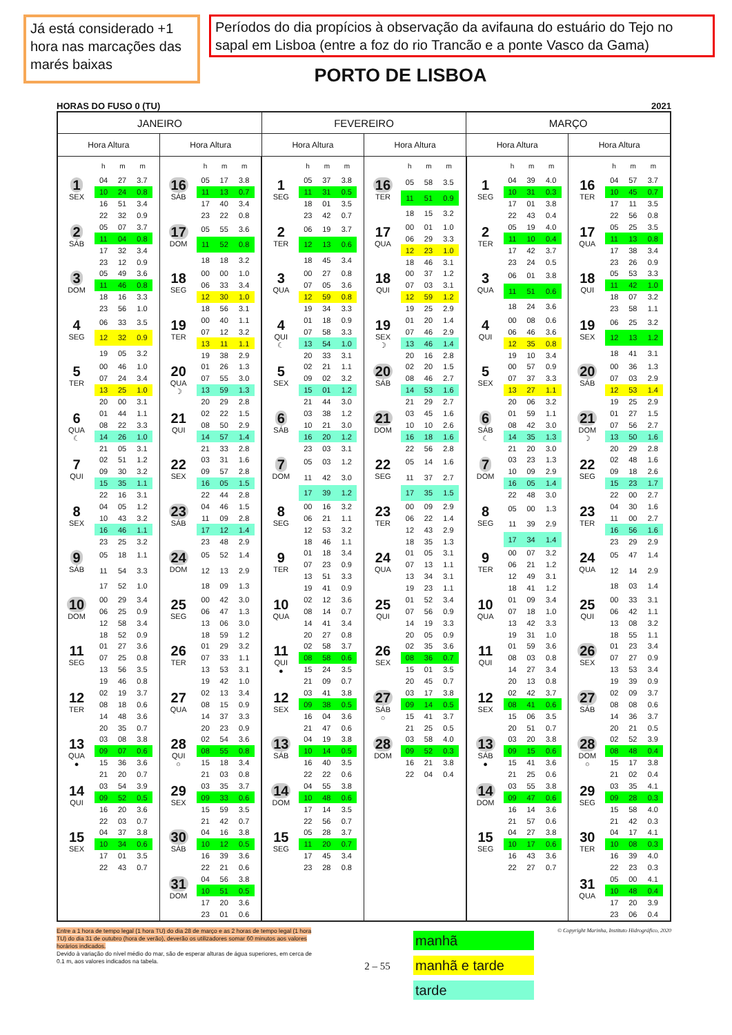Já está considerado +1 hora nas marcações das marés baixas
Períodos do dia propícios à observação da avifauna do estuário do Tejo no sapal em Lisboa (entre a foz do rio Trancão e a ponte Vasco da Gama)
PORTO DE LISBOA
HORAS DO FUSO 0 (TU) 2021
| JANEIRO | | FEVEREIRO | | MARÇO | |
| --- | --- | --- | --- | --- | --- |
| Hora Altura | Hora Altura | Hora Altura | Hora Altura | Hora Altura | Hora Altura |
| h m m 1 SEX / 04 / 27 / 3.7 / / 10 / 24 / 0.8 / / 16 / 51 / 3.4 / / 22 / 32 / 0.9 / 2 SÁB / 05 / 07 / 3.7 / / 11 / 04 / 0.8 / / 17 / 32 / 3.4 / / 23 / 12 / 0.9 / 3 DOM / 05 / 49 / 3.6 / / 11 / 46 / 0.8 / / 18 / 16 / 3.3 / / 23 / 56 / 1.0 / 4 SEG / 06 / 33 / 3.5 / / 12 / 32 / 0.9 / / 19 / 05 / 3.2 / 5 TER / 00 / 46 / 1.0 / / 07 / 24 / 3.4 / / 13 / 25 / 1.0 / / 20 / 00 / 3.1 / 6 QUA ☾ / 01 / 44 / 1.1 / / 08 / 22 / 3.3 / / 14 / 26 / 1.0 / / 21 / 05 / 3.1 / 7 QUI / 02 / 51 / 1.2 / / 09 / 30 / 3.2 / / 15 / 35 / 1.1 / / 22 / 16 / 3.1 / 8 SEX / 04 / 05 / 1.2 / / 10 / 43 / 3.2 / / 16 / 46 / 1.1 / / 23 / 25 / 3.2 / 9 SÁB / 05 / 18 / 1.1 / / 11 / 54 / 3.3 / / 17 / 52 / 1.0 / 10 DOM / 00 / 29 / 3.4 / / 06 / 25 / 0.9 / / 12 / 58 / 3.4 / / 18 / 52 / 0.9 / 11 SEG / 01 / 27 / 3.6 / / 07 / 25 / 0.8 / / 13 / 56 / 3.5 / / 19 / 46 / 0.8 / 12 TER / 02 / 19 / 3.7 / / 08 / 18 / 0.6 / / 14 / 48 / 3.6 / / 20 / 35 / 0.7 / 13 QUA ● / 03 / 08 / 3.8 / / 09 / 07 / 0.6 / / 15 / 36 / 3.6 / / 21 / 20 / 0.7 / 14 QUI / 03 / 54 / 3.9 / / 09 / 52 / 0.5 / / 16 / 20 / 3.6 / / 22 / 03 / 0.7 / 15 SEX / 04 / 37 / 3.8 / / 10 / 34 / 0.6 / / 17 / 01 / 3.5 / / 22 / 43 / 0.7 / | h m m 16 SÁB / 05 / 17 / 3.8 / / 11 / 13 / 0.7 / / 17 / 40 / 3.4 / / 23 / 22 / 0.8 / 17 DOM / 05 / 55 / 3.6 / / 11 / 52 / 0.8 / / 18 / 18 / 3.2 / 18 SEG / 00 / 00 / 1.0 / / 06 / 33 / 3.4 / / 12 / 30 / 1.0 / / 18 / 56 / 3.1 / 19 TER / 00 / 40 / 1.1 / / 07 / 12 / 3.2 / / 13 / 11 / 1.1 / / 19 / 38 / 2.9 / 20 QUA ☽ / 01 / 26 / 1.3 / / 07 / 55 / 3.0 / / 13 / 59 / 1.3 / / 20 / 29 / 2.8 / 21 QUI / 02 / 22 / 1.5 / / 08 / 50 / 2.9 / / 14 / 57 / 1.4 / / 21 / 33 / 2.8 / 22 SEX / 03 / 31 / 1.6 / / 09 / 57 / 2.8 / / 16 / 05 / 1.5 / / 22 / 44 / 2.8 / 23 SÁB / 04 / 46 / 1.5 / / 11 / 09 / 2.8 / / 17 / 12 / 1.4 / / 23 / 48 / 2.9 / 24 DOM / 05 / 52 / 1.4 / / 12 / 13 / 2.9 / / 18 / 09 / 1.3 / 25 SEG / 00 / 42 / 3.0 / / 06 / 47 / 1.3 / / 13 / 06 / 3.0 / / 18 / 59 / 1.2 / 26 TER / 01 / 29 / 3.2 / / 07 / 33 / 1.1 / / 13 / 53 / 3.1 / / 19 / 42 / 1.0 / 27 QUA / 02 / 13 / 3.4 / / 08 / 15 / 0.9 / / 14 / 37 / 3.3 / / 20 / 23 / 0.9 / 28 QUI ○ / 02 / 54 / 3.6 / / 08 / 55 / 0.8 / / 15 / 18 / 3.4 / / 21 / 03 / 0.8 / 29 SEX / 03 / 35 / 3.7 / / 09 / 33 / 0.6 / / 15 / 59 / 3.5 / / 21 / 42 / 0.7 / 30 SÁB / 04 / 16 / 3.8 / / 10 / 12 / 0.5 / / 16 / 39 / 3.6 / / 22 / 21 / 0.6 / 31 DOM / 04 / 56 / 3.8 / / 10 / 51 / 0.5 / / 17 / 20 / 3.6 / / 23 / 01 / 0.6 / | h m m 1 SEG / 05 / 37 / 3.8 / / 11 / 31 / 0.5 / / 18 / 01 / 3.5 / / 23 / 42 / 0.7 / 2 TER / 06 / 19 / 3.7 / / 12 / 13 / 0.6 / / 18 / 45 / 3.4 / 3 QUA / 00 / 27 / 0.8 / / 07 / 05 / 3.6 / / 12 / 59 / 0.8 / / 19 / 34 / 3.3 / 4 QUI ☾ / 01 / 18 / 0.9 / / 07 / 58 / 3.3 / / 13 / 54 / 1.0 / / 20 / 33 / 3.1 / 5 SEX / 02 / 21 / 1.1 / / 09 / 02 / 3.2 / / 15 / 01 / 1.2 / / 21 / 44 / 3.0 / 6 SÁB / 03 / 38 / 1.2 / / 10 / 21 / 3.0 / / 16 / 20 / 1.2 / / 23 / 03 / 3.1 / 7 DOM / 05 / 03 / 1.2 / / 11 / 42 / 3.0 / / 17 / 39 / 1.2 / 8 SEG / 00 / 16 / 3.2 / / 06 / 21 / 1.1 / / 12 / 53 / 3.2 / / 18 / 46 / 1.1 / 9 TER / 01 / 18 / 3.4 / / 07 / 23 / 0.9 / / 13 / 51 / 3.3 / / 19 / 41 / 0.9 / 10 QUA / 02 / 12 / 3.6 / / 08 / 14 / 0.7 / / 14 / 41 / 3.4 / / 20 / 27 / 0.8 / 11 QUI ● / 02 / 58 / 3.7 / / 08 / 58 / 0.6 / / 15 / 24 / 3.5 / / 21 / 09 / 0.7 / 12 SEX / 03 / 41 / 3.8 / / 09 / 38 / 0.5 / / 16 / 04 / 3.6 / / 21 / 47 / 0.6 / 13 SÁB / 04 / 19 / 3.8 / / 10 / 14 / 0.5 / / 16 / 40 / 3.5 / / 22 / 22 / 0.6 / 14 DOM / 04 / 55 / 3.8 / / 10 / 48 / 0.6 / / 17 / 14 / 3.5 / / 22 / 56 / 0.7 / 15 SEG / 05 / 28 / 3.7 / / 11 / 20 / 0.7 / / 17 / 45 / 3.4 / / 23 / 28 / 0.8 / | h m m 16 TER / 05 / 58 / 3.5 / / 11 / 51 / 0.9 / / 18 / 15 / 3.2 / 17 QUA / 00 / 01 / 1.0 / / 06 / 29 / 3.3 / / 12 / 23 / 1.0 / / 18 / 46 / 3.1 / 18 QUI / 00 / 37 / 1.2 / / 07 / 03 / 3.1 / / 12 / 59 / 1.2 / / 19 / 25 / 2.9 / 19 SEX ☽ / 01 / 20 / 1.4 / / 07 / 46 / 2.9 / / 13 / 46 / 1.4 / / 20 / 16 / 2.8 / 20 SÁB / 02 / 20 / 1.5 / / 08 / 46 / 2.7 / / 14 / 53 / 1.6 / / 21 / 29 / 2.7 / 21 DOM / 03 / 45 / 1.6 / / 10 / 10 / 2.6 / / 16 / 18 / 1.6 / / 22 / 56 / 2.8 / 22 SEG / 05 / 14 / 1.6 / / 11 / 37 / 2.7 / / 17 / 35 / 1.5 / 23 TER / 00 / 09 / 2.9 / / 06 / 22 / 1.4 / / 12 / 43 / 2.9 / / 18 / 35 / 1.3 / 24 QUA / 01 / 05 / 3.1 / / 07 / 13 / 1.1 / / 13 / 34 / 3.1 / / 19 / 23 / 1.1 / 25 QUI / 01 / 52 / 3.4 / / 07 / 56 / 0.9 / / 14 / 19 / 3.3 / / 20 / 05 / 0.9 / 26 SEX / 02 / 35 / 3.6 / / 08 / 36 / 0.7 / / 15 / 01 / 3.5 / / 20 / 45 / 0.7 / 27 SÁB ○ / 03 / 17 / 3.8 / / 09 / 14 / 0.5 / / 15 / 41 / 3.7 / / 21 / 25 / 0.5 / 28 DOM / 03 / 58 / 4.0 / / 09 / 52 / 0.3 / / 16 / 21 / 3.8 / / 22 / 04 / 0.4 / | h m m 1 SEG / 04 / 39 / 4.0 / / 10 / 31 / 0.3 / / 17 / 01 / 3.8 / / 22 / 43 / 0.4 / 2 TER / 05 / 19 / 4.0 / / 11 / 10 / 0.4 / / 17 / 42 / 3.7 / / 23 / 24 / 0.5 / 3 QUA / 06 / 01 / 3.8 / / 11 / 51 / 0.6 / / 18 / 24 / 3.6 / 4 QUI / 00 / 08 / 0.6 / / 06 / 46 / 3.6 / / 12 / 35 / 0.8 / / 19 / 10 / 3.4 / 5 SEX / 00 / 57 / 0.9 / / 07 / 37 / 3.3 / / 13 / 27 / 1.1 / / 20 / 06 / 3.2 / 6 SÁB ☾ / 01 / 59 / 1.1 / / 08 / 42 / 3.0 / / 14 / 35 / 1.3 / / 21 / 20 / 3.0 / 7 DOM / 03 / 23 / 1.3 / / 10 / 09 / 2.9 / / 16 / 05 / 1.4 / / 22 / 48 / 3.0 / 8 SEG / 05 / 00 / 1.3 / / 11 / 39 / 2.9 / / 17 / 34 / 1.4 / 9 TER / 00 / 07 / 3.2 / / 06 / 21 / 1.2 / / 12 / 49 / 3.1 / / 18 / 41 / 1.2 / 10 QUA / 01 / 09 / 3.4 / / 07 / 18 / 1.0 / / 13 / 42 / 3.3 / / 19 / 31 / 1.0 / 11 QUI / 01 / 59 / 3.6 / / 08 / 03 / 0.8 / / 14 / 27 / 3.4 / / 20 / 13 / 0.8 / 12 SEX / 02 / 42 / 3.7 / / 08 / 41 / 0.6 / / 15 / 06 / 3.5 / / 20 / 51 / 0.7 / 13 SÁB ● / 03 / 20 / 3.8 / / 09 / 15 / 0.6 / / 15 / 41 / 3.6 / / 21 / 25 / 0.6 / 14 DOM / 03 / 55 / 3.8 / / 09 / 47 / 0.6 / / 16 / 14 / 3.6 / / 21 / 57 / 0.6 / 15 SEG / 04 / 27 / 3.8 / / 10 / 17 / 0.6 / / 16 / 43 / 3.6 / / 22 / 27 / 0.7 / | h m m 16 TER / 04 / 57 / 3.7 / / 10 / 45 / 0.7 / / 17 / 11 / 3.5 / / 22 / 56 / 0.8 / 17 QUA / 05 / 25 / 3.5 / / 11 / 13 / 0.8 / / 17 / 38 / 3.4 / / 23 / 26 / 0.9 / 18 QUI / 05 / 53 / 3.3 / / 11 / 42 / 1.0 / / 18 / 07 / 3.2 / / 23 / 58 / 1.1 / 19 SEX / 06 / 25 / 3.2 / / 12 / 13 / 1.2 / / 18 / 41 / 3.1 / 20 SÁB / 00 / 36 / 1.3 / / 07 / 03 / 2.9 / / 12 / 53 / 1.4 / / 19 / 25 / 2.9 / 21 DOM ☽ / 01 / 27 / 1.5 / / 07 / 56 / 2.7 / / 13 / 50 / 1.6 / / 20 / 29 / 2.8 / 22 SEG / 02 / 48 / 1.6 / / 09 / 18 / 2.6 / / 15 / 23 / 1.7 / / 22 / 00 / 2.7 / 23 TER / 04 / 30 / 1.6 / / 11 / 00 / 2.7 / / 16 / 56 / 1.6 / / 23 / 29 / 2.9 / 24 QUA / 05 / 47 / 1.4 / / 12 / 14 / 2.9 / / 18 / 03 / 1.4 / 25 QUI / 00 / 33 / 3.1 / / 06 / 42 / 1.1 / / 13 / 08 / 3.2 / / 18 / 55 / 1.1 / 26 SEX / 01 / 23 / 3.4 / / 07 / 27 / 0.9 / / 13 / 53 / 3.4 / / 19 / 39 / 0.9 / 27 SÁB / 02 / 09 / 3.7 / / 08 / 08 / 0.6 / / 14 / 36 / 3.7 / / 20 / 21 / 0.5 / 28 DOM ○ / 02 / 52 / 3.9 / / 08 / 48 / 0.4 / / 15 / 17 / 3.8 / / 21 / 02 / 0.4 / 29 SEG / 03 / 35 / 4.1 / / 09 / 28 / 0.3 / / 15 / 58 / 4.0 / / 21 / 42 / 0.3 / 30 TER / 04 / 17 / 4.1 / / 10 / 08 / 0.3 / / 16 / 39 / 4.0 / / 22 / 23 / 0.3 / 31 QUA / 05 / 00 / 4.1 / / 10 / 48 / 0.4 / / 17 / 20 / 3.9 / / 23 / 06 / 0.4 / |
Entre a 1 hora de tempo legal (1 hora TU) do dia 28 de março e as 2 horas de tempo legal (1 hora TU) do dia 31 de outubro (hora de verão), deverão os utilizadores somar 60 minutos aos valores horários indicados.
Devido à variação do nível médio do mar, são de esperar alturas de água superiores, em cerca de 0.1 m, aos valores indicados na tabela.
2 – 55
© Copyright Marinha, Instituto Hidrográfico, 2020
manhã
manhã e tarde
tarde